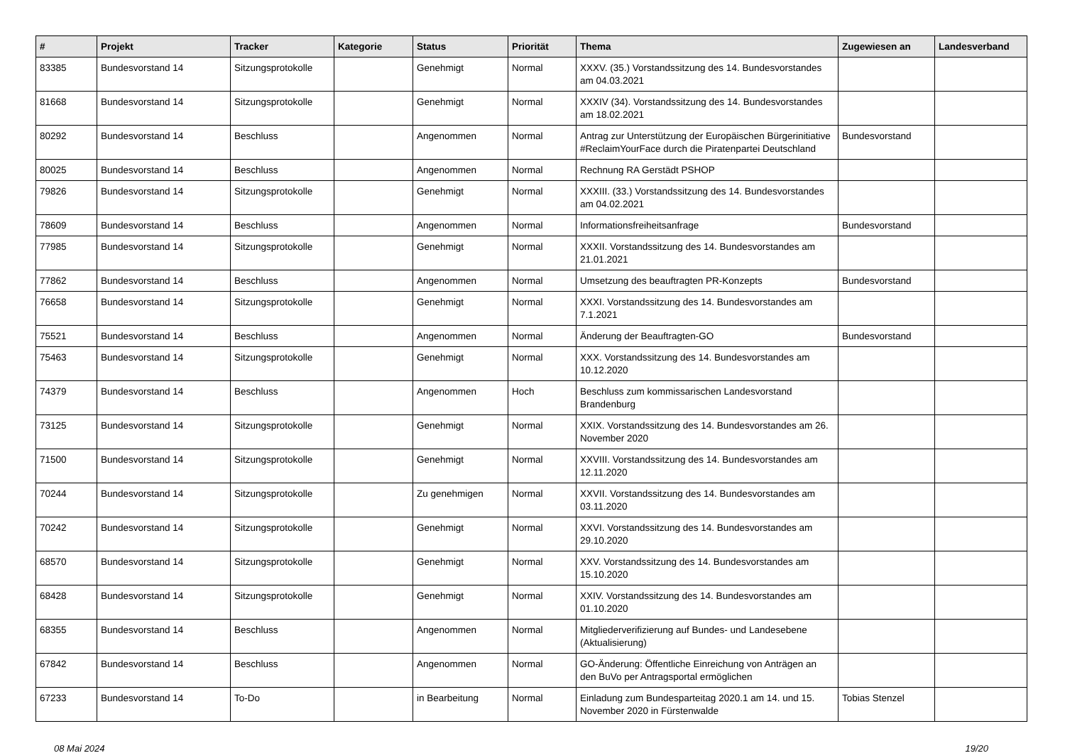| # | Projekt | Tracker | Kategorie | Status | Priorität | Thema | Zugewiesen an | Landesverband |
| --- | --- | --- | --- | --- | --- | --- | --- | --- |
| 83385 | Bundesvorstand 14 | Sitzungsprotokolle | | Genehmigt | Normal | XXXV. (35.) Vorstandssitzung des 14. Bundesvorstandes am 04.03.2021 | | |
| 81668 | Bundesvorstand 14 | Sitzungsprotokolle | | Genehmigt | Normal | XXXIV (34). Vorstandssitzung des 14. Bundesvorstandes am 18.02.2021 | | |
| 80292 | Bundesvorstand 14 | Beschluss | | Angenommen | Normal | Antrag zur Unterstützung der Europäischen Bürgerinitiative #ReclaimYourFace durch die Piratenpartei Deutschland | Bundesvorstand | |
| 80025 | Bundesvorstand 14 | Beschluss | | Angenommen | Normal | Rechnung RA Gerstädt PSHOP | | |
| 79826 | Bundesvorstand 14 | Sitzungsprotokolle | | Genehmigt | Normal | XXXIII. (33.) Vorstandssitzung des 14. Bundesvorstandes am 04.02.2021 | | |
| 78609 | Bundesvorstand 14 | Beschluss | | Angenommen | Normal | Informationsfreiheitsanfrage | Bundesvorstand | |
| 77985 | Bundesvorstand 14 | Sitzungsprotokolle | | Genehmigt | Normal | XXXII. Vorstandssitzung des 14. Bundesvorstandes am 21.01.2021 | | |
| 77862 | Bundesvorstand 14 | Beschluss | | Angenommen | Normal | Umsetzung des beauftragten PR-Konzepts | Bundesvorstand | |
| 76658 | Bundesvorstand 14 | Sitzungsprotokolle | | Genehmigt | Normal | XXXI. Vorstandssitzung des 14. Bundesvorstandes am 7.1.2021 | | |
| 75521 | Bundesvorstand 14 | Beschluss | | Angenommen | Normal | Änderung der Beauftragten-GO | Bundesvorstand | |
| 75463 | Bundesvorstand 14 | Sitzungsprotokolle | | Genehmigt | Normal | XXX. Vorstandssitzung des 14. Bundesvorstandes am 10.12.2020 | | |
| 74379 | Bundesvorstand 14 | Beschluss | | Angenommen | Hoch | Beschluss zum kommissarischen Landesvorstand Brandenburg | | |
| 73125 | Bundesvorstand 14 | Sitzungsprotokolle | | Genehmigt | Normal | XXIX. Vorstandssitzung des 14. Bundesvorstandes am 26. November 2020 | | |
| 71500 | Bundesvorstand 14 | Sitzungsprotokolle | | Genehmigt | Normal | XXVIII. Vorstandssitzung des 14. Bundesvorstandes am 12.11.2020 | | |
| 70244 | Bundesvorstand 14 | Sitzungsprotokolle | | Zu genehmigen | Normal | XXVII. Vorstandssitzung des 14. Bundesvorstandes am 03.11.2020 | | |
| 70242 | Bundesvorstand 14 | Sitzungsprotokolle | | Genehmigt | Normal | XXVI. Vorstandssitzung des 14. Bundesvorstandes am 29.10.2020 | | |
| 68570 | Bundesvorstand 14 | Sitzungsprotokolle | | Genehmigt | Normal | XXV. Vorstandssitzung des 14. Bundesvorstandes am 15.10.2020 | | |
| 68428 | Bundesvorstand 14 | Sitzungsprotokolle | | Genehmigt | Normal | XXIV. Vorstandssitzung des 14. Bundesvorstandes am 01.10.2020 | | |
| 68355 | Bundesvorstand 14 | Beschluss | | Angenommen | Normal | Mitgliederverifizierung auf Bundes- und Landesebene (Aktualisierung) | | |
| 67842 | Bundesvorstand 14 | Beschluss | | Angenommen | Normal | GO-Änderung: Öffentliche Einreichung von Anträgen an den BuVo per Antragsportal ermöglichen | | |
| 67233 | Bundesvorstand 14 | To-Do | | in Bearbeitung | Normal | Einladung zum Bundesparteitag 2020.1 am 14. und 15. November 2020 in Fürstenwalde | Tobias Stenzel | |
08 Mai 2024 19/20